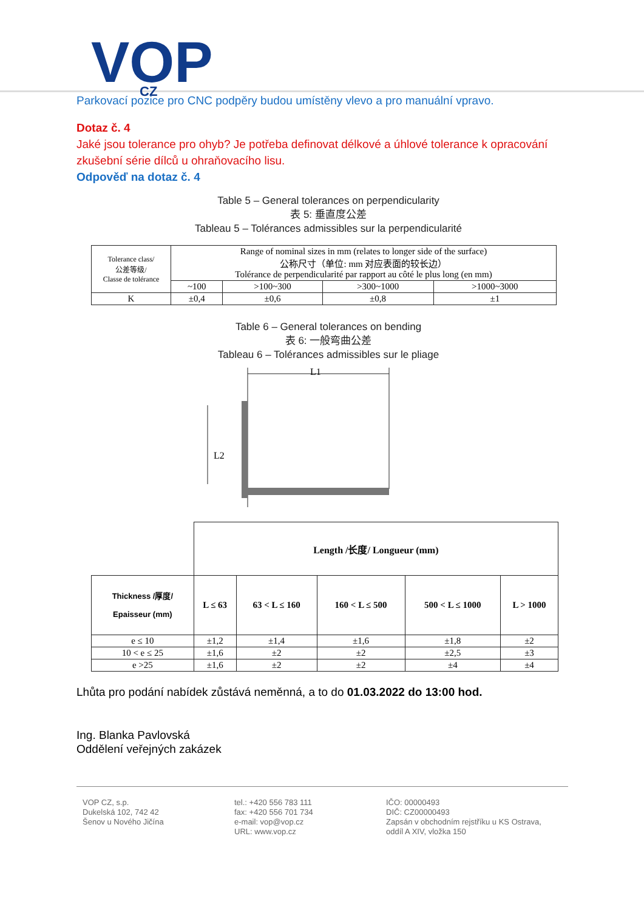VOP
CZ
Parkovací pozice pro CNC podpěry budou umístěny vlevo a pro manuální vpravo.
Dotaz č. 4
Jaké jsou tolerance pro ohyb? Je potřeba definovat délkové a úhlové tolerance k opracování zkušební série dílců u ohraňovacího lisu.
Odpověď na dotaz č. 4
Table 5 – General tolerances on perpendicularity
表 5: 垂直度公差
Tableau 5 – Tolérances admissibles sur la perpendicularité
| Tolerance class/ 公差等级/ Classe de tolérance | Range of nominal sizes in mm (relates to longer side of the surface) 公称尺寸（单位: mm 对应表面的较长边） Tolérance de perpendicularité par rapport au côté le plus long (en mm) | | | |
| | ~100 | >100~300 | >300~1000 | >1000~3000 |
| K | ±0,4 | ±0,6 | ±0,8 | ±1 |
Table 6 – General tolerances on bending
表 6: 一般弯曲公差
Tableau 6 – Tolérances admissibles sur le pliage
L1
L2
| | Length /长度/ Longueur (mm) | | | | |
| Thickness /厚度/ Epaisseur (mm) | L ≤ 63 | 63 < L ≤ 160 | 160 < L ≤ 500 | 500 < L ≤ 1000 | L > 1000 |
| e ≤ 10 | ±1,2 | ±1,4 | ±1,6 | ±1,8 | ±2 |
| 10 < e ≤ 25 | ±1,6 | ±2 | ±2 | ±2,5 | ±3 |
| e >25 | ±1,6 | ±2 | ±2 | ±4 | ±4 |
Lhůta pro podání nabídek zůstává neměnná, a to do 01.03.2022 do 13:00 hod.
Ing. Blanka Pavlovská
Oddělení veřejných zakázek
VOP CZ, s.p.
Dukelská 102, 742 42
Šenov u Nového Jičína
tel.: +420 556 783 111
fax: +420 556 701 734
e-mail: vop@vop.cz
URL: www.vop.cz
IČO: 00000493
DIČ: CZ00000493
Zapsán v obchodním rejstříku u KS Ostrava,
oddíl A XIV, vložka 150